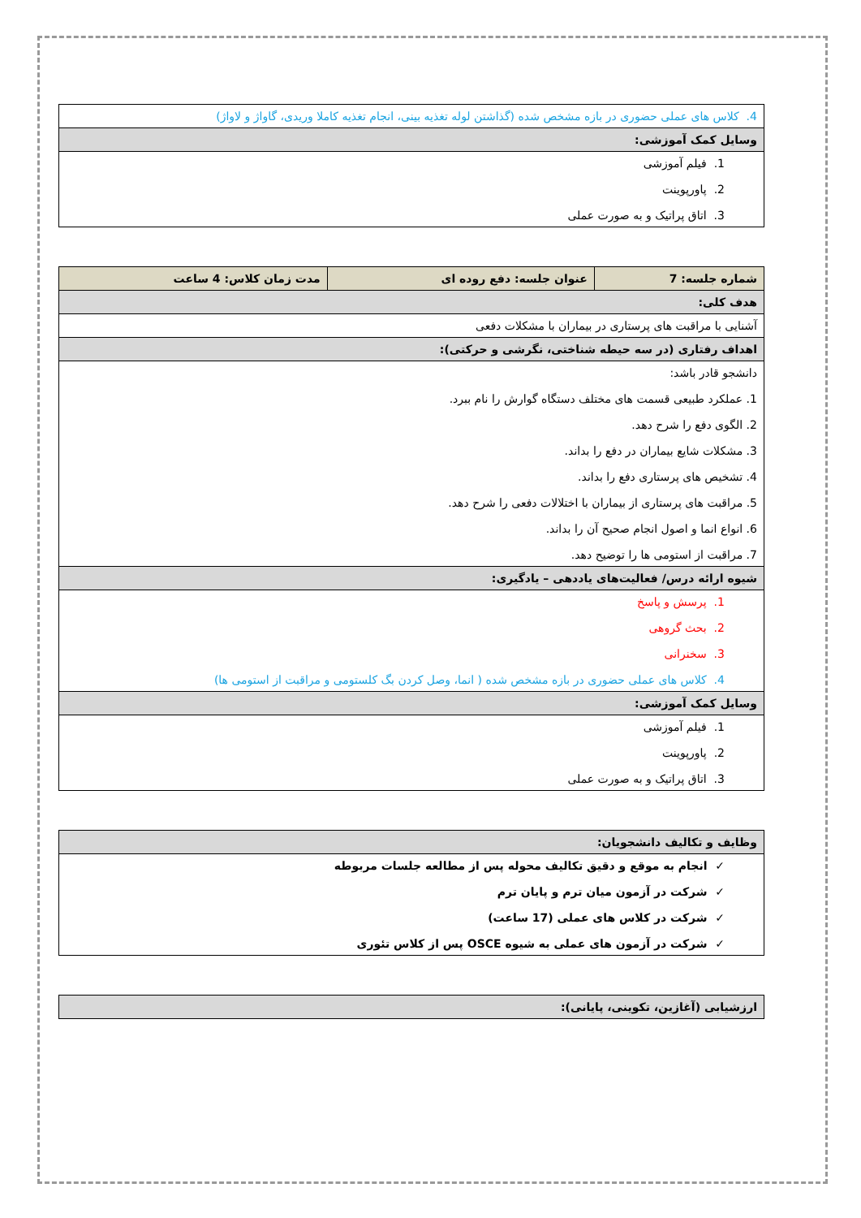| 4. کلاس های عملی حضوری در بازه مشخص شده (گذاشتن لوله تغذیه بینی، انجام تغذیه کاملا وریدی، گاواژ و لاواژ) |
| وسایل کمک آموزشی: |
| 1. فیلم آموزشی 2. پاورپوینت 3. اتاق پراتیک و به صورت عملی |
| شماره جلسه: 7 | عنوان جلسه: دفع روده ای | مدت زمان کلاس: 4 ساعت |
| هدف کلی: | | |
| آشنایی با مراقبت های پرستاری در بیماران با مشکلات دفعی | | |
| اهداف رفتاری (در سه حیطه شناختی، نگرشی و حرکتی): | | |
| دانشجو قادر باشد: 1. عملکرد طبیعی قسمت های مختلف دستگاه گوارش را نام ببرد. 2. الگوی دفع را شرح دهد. 3. مشکلات شایع بیماران در دفع را بداند. 4. تشخیص های پرستاری دفع را بداند. 5. مراقبت های پرستاری از بیماران با اختلالات دفعی را شرح دهد. 6. انواع انما و اصول انجام صحیح آن را بداند. 7. مراقبت از استومی ها را توضیح دهد. | | |
| شیوه ارائه درس/ فعالیت‌های یاددهی – یادگیری: | | |
| 1. پرسش و پاسخ 2. بحث گروهی 3. سخنرانی 4. کلاس های عملی حضوری در بازه مشخص شده ( انما، وصل کردن بگ کلستومی و مراقبت از استومی ها) | | |
| وسایل کمک آموزشی: | | |
| 1. فیلم آموزشی 2. پاورپوینت 3. اتاق پراتیک و به صورت عملی | | |
| وظایف و تکالیف دانشجویان: |
| ✓ انجام به موقع و دقیق تکالیف محوله پس از مطالعه جلسات مربوطه ✓ شرکت در آزمون میان ترم و پایان ترم ✓ شرکت در کلاس های عملی (17 ساعت) ✓ شرکت در آزمون های عملی به شیوه OSCE پس از کلاس تئوری |
| ارزشیابی (آغازین، تکوینی، پایانی): |